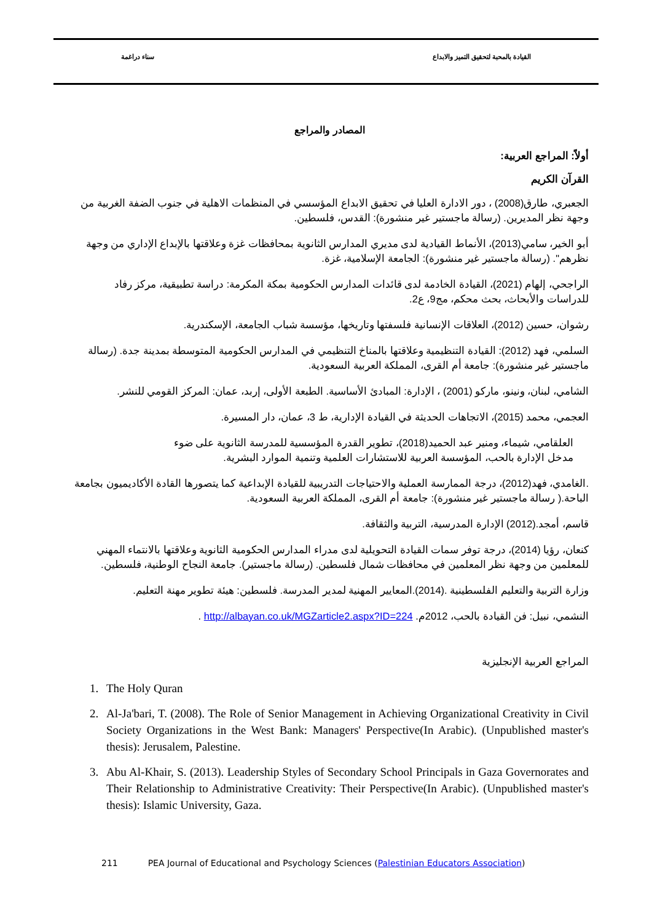القيادة بالمحبة لتحقيق التميز والابداع سناء دراغمة
المصادر والمراجع
أولاً: المراجع العربية:
القرآن الكريم
الجعبري، طارق(2008) ، دور الادارة العليا في تحقيق الابداع المؤسسي في المنظمات الاهلية في جنوب الضفة الغربية من وجهة نظر المديرين. (رسالة ماجستير غير منشورة): القدس، فلسطين.
أبو الخير، سامي(2013)، الأنماط القيادية لدى مديري المدارس الثانوية بمحافظات غزة وعلاقتها بالإبداع الإداري من وجهة نظرهم". (رسالة ماجستير غير منشورة): الجامعة الإسلامية، غزة.
الراجحي، إلهام (2021)، القيادة الخادمة لدى قائدات المدارس الحكومية بمكة المكرمة: دراسة تطبيقية، مركز رفاد للدراسات والأبحاث، بحث محكم، مج9، ع2.
رشوان، حسين (2012)، العلاقات الإنسانية فلسفتها وتاريخها، مؤسسة شباب الجامعة، الإسكندرية.
السلمي، فهد (2012): القيادة التنظيمية وعلاقتها بالمناخ التنظيمي في المدارس الحكومية المتوسطة بمدينة جدة. (رسالة ماجستير غير منشورة): جامعة أم القرى، المملكة العربية السعودية.
الشامي، لبنان، ونينو، ماركو (2001) ، الإدارة: المبادئ الأساسية. الطبعة الأولى، إربد، عمان: المركز القومي للنشر.
العجمي، محمد (2015)، الاتجاهات الحديثة في القيادة الإدارية، ط 3، عمان، دار المسيرة.
العلقامي، شيماء، ومنير عبد الحميد(2018)، تطوير القدرة المؤسسية للمدرسة الثانوية على ضوء مدخل الإدارة بالحب، المؤسسة العربية للاستشارات العلمية وتنمية الموارد البشرية.
.الغامدي، فهد(2012)، درجة الممارسة العملية والاحتياجات التدريبية للقيادة الإبداعية كما يتصورها القادة الأكاديميون بجامعة الباحة.( رسالة ماجستير غير منشورة): جامعة أم القرى، المملكة العربية السعودية.
قاسم، أمجد.(2012) الإدارة المدرسية، التربية والثقافة.
كنعان، رؤيا (2014)، درجة توفر سمات القيادة التحويلية لدى مدراء المدارس الحكومية الثانوية وعلاقتها بالانتماء المهني للمعلمين من وجهة نظر المعلمين في محافظات شمال فلسطين. (رسالة ماجستير). جامعة النجاح الوطنية، فلسطين.
وزارة التربية والتعليم الفلسطينية .(2014).المعايير المهنية لمدير المدرسة. فلسطين: هيئة تطوير مهنة التعليم.
النشمي، نبيل: فن القيادة بالحب، 2012م. http://albayan.co.uk/MGZarticle2.aspx?ID=224 .
المراجع العربية الإنجليزية
1. The Holy Quran
2. Al-Ja'bari, T. (2008). The Role of Senior Management in Achieving Organizational Creativity in Civil Society Organizations in the West Bank: Managers' Perspective(In Arabic). (Unpublished master's thesis): Jerusalem, Palestine.
3. Abu Al-Khair, S. (2013). Leadership Styles of Secondary School Principals in Gaza Governorates and Their Relationship to Administrative Creativity: Their Perspective(In Arabic). (Unpublished master's thesis): Islamic University, Gaza.
211 PEA Journal of Educational and Psychology Sciences (Palestinian Educators Association)